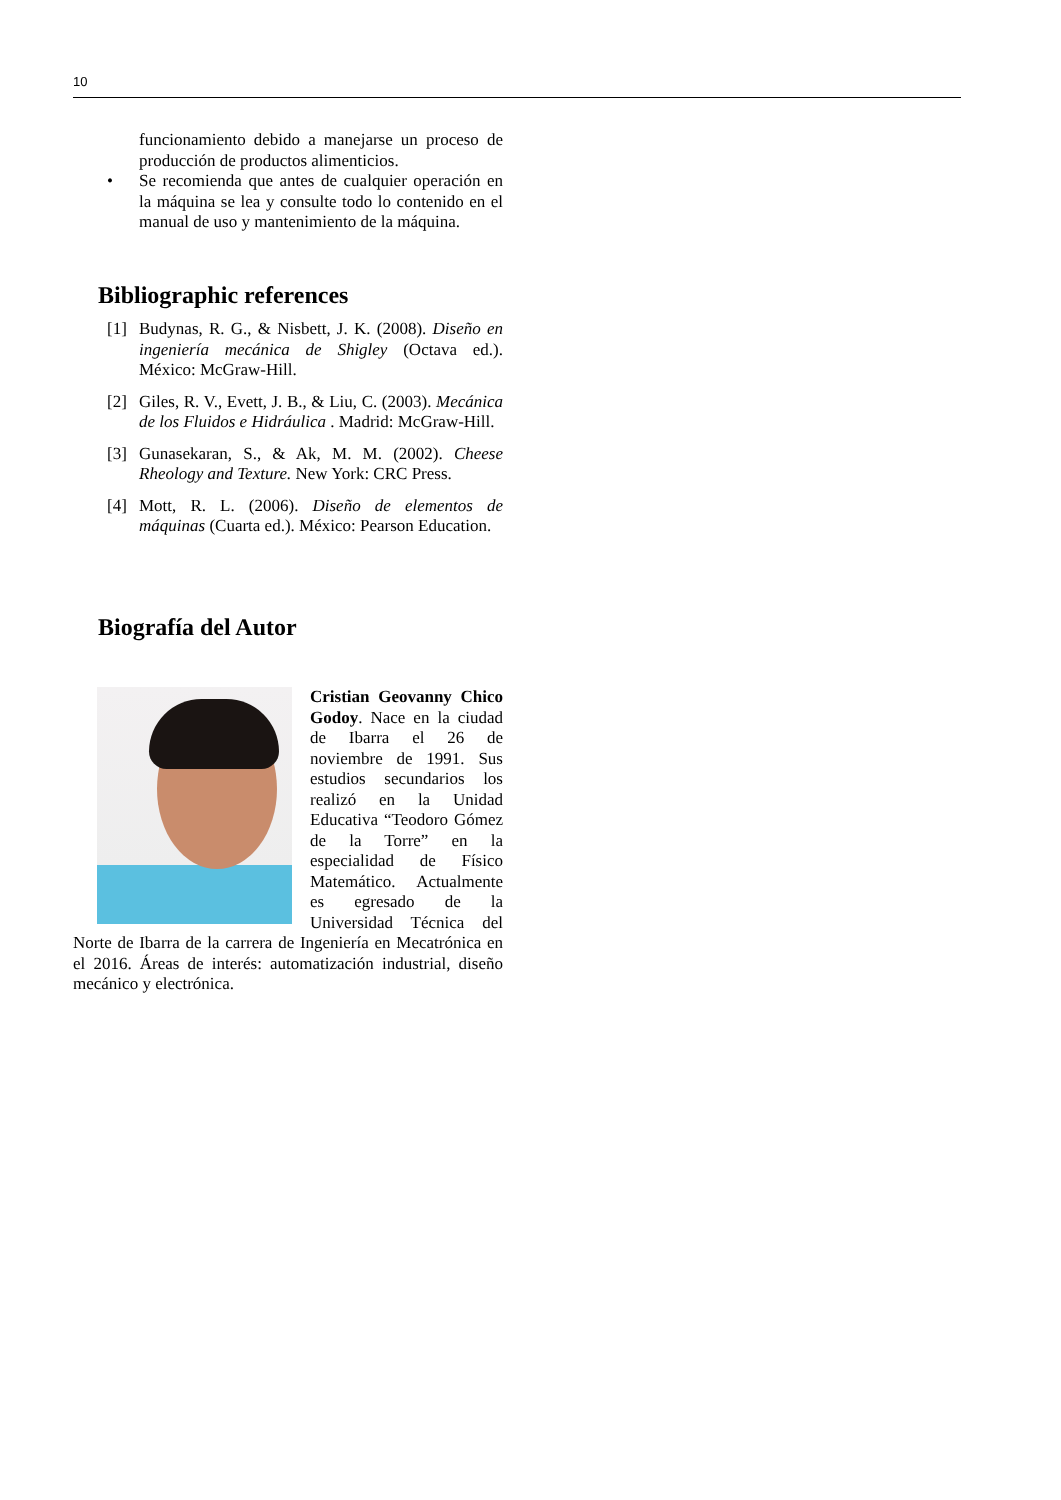10
funcionamiento debido a manejarse un proceso de producción de productos alimenticios.
• Se recomienda que antes de cualquier operación en la máquina se lea y consulte todo lo contenido en el manual de uso y mantenimiento de la máquina.
Bibliographic references
[1] Budynas, R. G., & Nisbett, J. K. (2008). Diseño en ingeniería mecánica de Shigley (Octava ed.). México: McGraw-Hill.
[2] Giles, R. V., Evett, J. B., & Liu, C. (2003). Mecánica de los Fluidos e Hidráulica . Madrid: McGraw-Hill.
[3] Gunasekaran, S., & Ak, M. M. (2002). Cheese Rheology and Texture. New York: CRC Press.
[4] Mott, R. L. (2006). Diseño de elementos de máquinas (Cuarta ed.). México: Pearson Education.
Biografía del Autor
Cristian Geovanny Chico Godoy. Nace en la ciudad de Ibarra el 26 de noviembre de 1991. Sus estudios secundarios los realizó en la Unidad Educativa “Teodoro Gómez de la Torre” en la especialidad de Físico Matemático. Actualmente es egresado de la Universidad Técnica del Norte de Ibarra de la carrera de Ingeniería en Mecatrónica en el 2016. Áreas de interés: automatización industrial, diseño mecánico y electrónica.